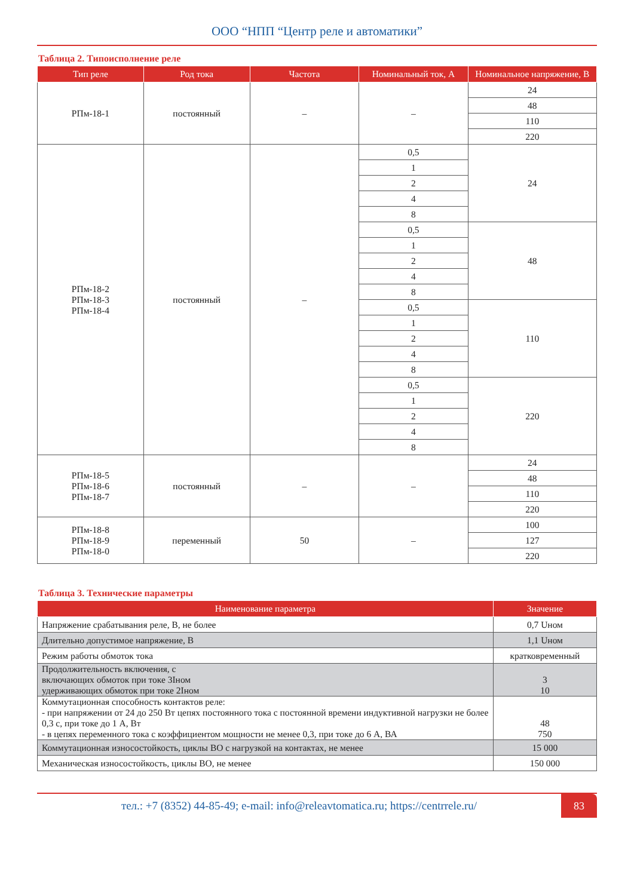ООО “НПП “Центр реле и автоматики”
Таблица 2. Типоисполнение реле
| Тип реле | Род тока | Частота | Номинальный ток, А | Номинальное напряжение, В |
| --- | --- | --- | --- | --- |
| РПм-18-1 | постоянный | – | – | 24 |
| | | | | 48 |
| | | | | 110 |
| | | | | 220 |
| РПм-18-2 РПм-18-3 РПм-18-4 | постоянный | – | 0,5 | 24 |
| | | | 1 | |
| | | | 2 | |
| | | | 4 | |
| | | | 8 | |
| | | | 0,5 | 48 |
| | | | 1 | |
| | | | 2 | |
| | | | 4 | |
| | | | 8 | |
| | | | 0,5 | 110 |
| | | | 1 | |
| | | | 2 | |
| | | | 4 | |
| | | | 8 | |
| | | | 0,5 | 220 |
| | | | 1 | |
| | | | 2 | |
| | | | 4 | |
| | | | 8 | |
| РПм-18-5 РПм-18-6 РПм-18-7 | постоянный | – | – | 24 |
| | | | | 48 |
| | | | | 110 |
| | | | | 220 |
| РПм-18-8 РПм-18-9 РПм-18-0 | переменный | 50 | – | 100 |
| | | | | 127 |
| | | | | 220 |
Таблица 3. Технические параметры
| Наименование параметра | Значение |
| --- | --- |
| Напряжение срабатывания реле, В, не более | 0,7 Uном |
| Длительно допустимое напряжение, В | 1,1 Uном |
| Режим работы обмоток тока | кратковременный |
| Продолжительность включения, с включающих обмоток при токе 3Iном удерживающих обмоток при токе 2Iном | 3 10 |
| Коммутационная способность контактов реле: - при напряжении от 24 до 250 Вт цепях постоянного тока с постоянной времени индуктивной нагрузки не более 0,3 с, при токе до 1 А, Вт - в цепях переменного тока с коэффициентом мощности не менее 0,3, при токе до 6 А, ВА | 48 750 |
| Коммутационная износостойкость, циклы ВО с нагрузкой на контактах, не менее | 15 000 |
| Механическая износостойкость, циклы ВО, не менее | 150 000 |
тел.: +7 (8352) 44-85-49; e-mail: info@releavtomatica.ru; https://centrrele.ru/
83